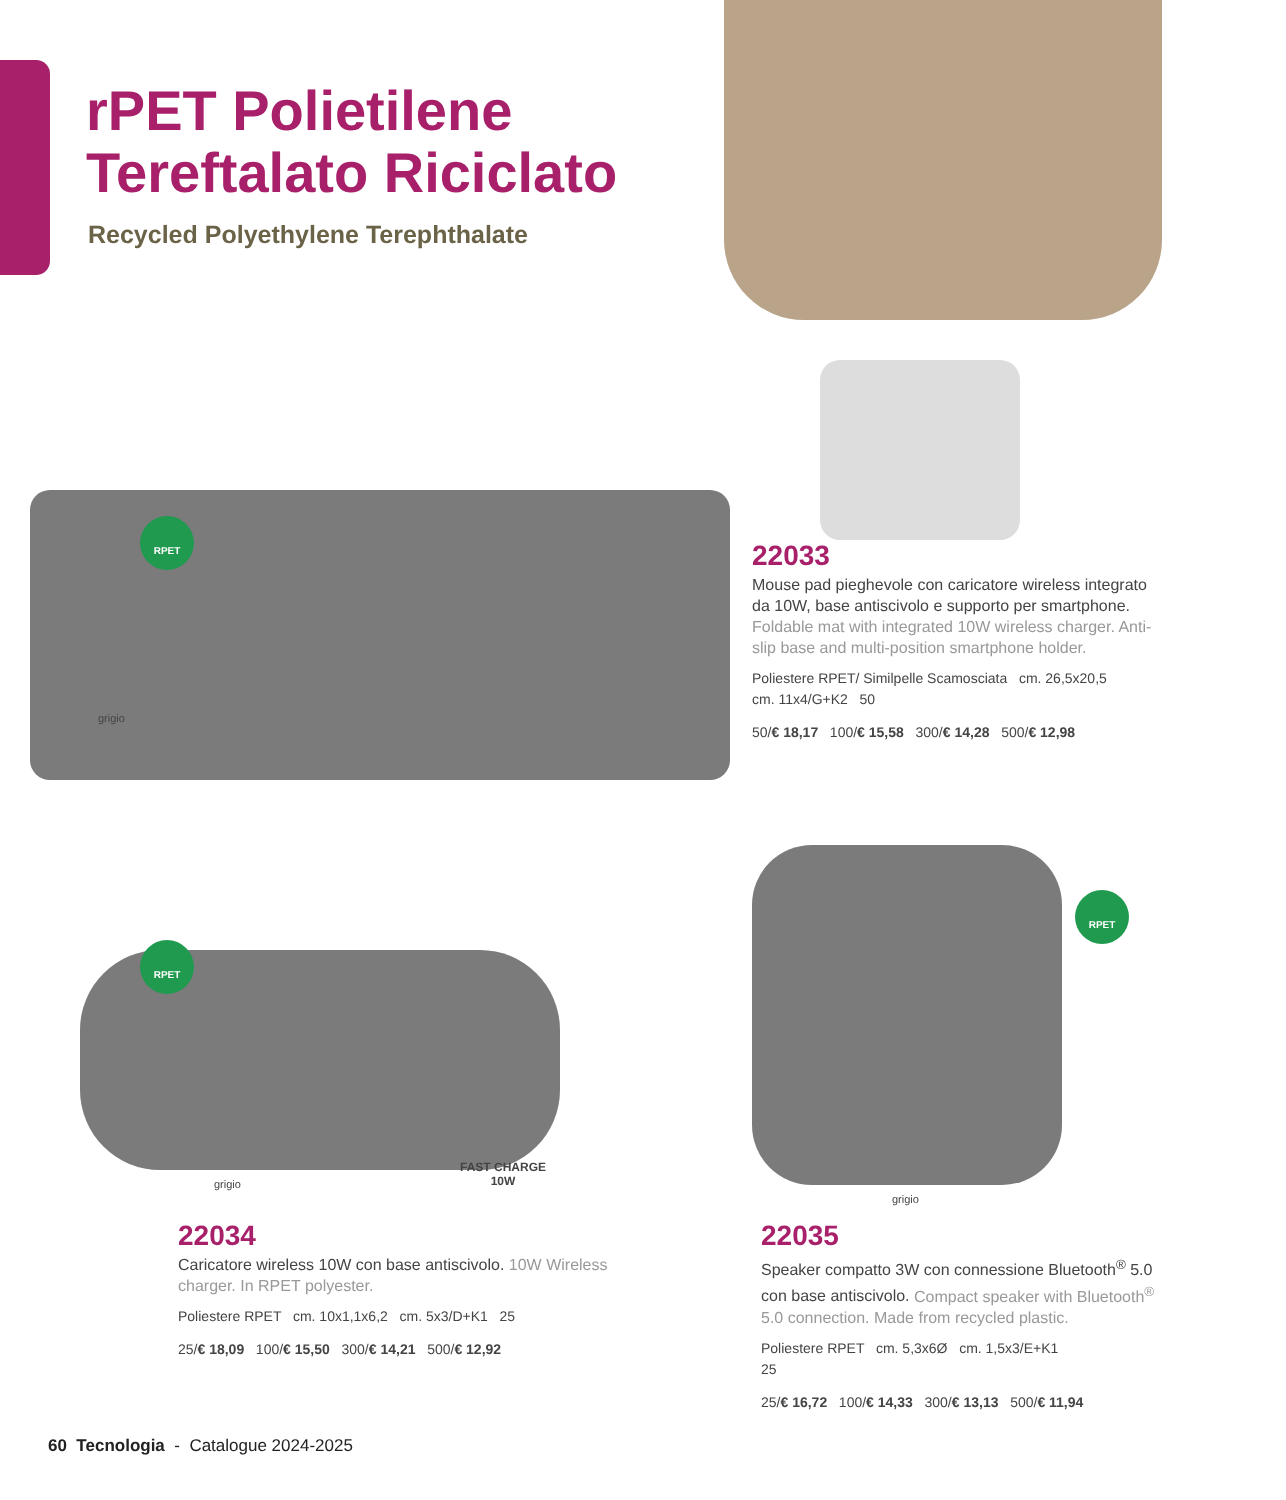rPET Polietilene
Tereftalato Riciclato
Recycled Polyethylene Terephthalate
RPET
grigio
22033
Mouse pad pieghevole con caricatore wireless integrato da 10W, base antiscivolo e supporto per smartphone. Foldable mat with integrated 10W wireless charger. Anti-slip base and multi-position smartphone holder.
Poliestere RPET/ Similpelle Scamosciata cm. 26,5x20,5
cm. 11x4/G+K2 50
50/€ 18,17 100/€ 15,58 300/€ 14,28 500/€ 12,98
RPET
grigio
FAST CHARGE
10W
RPET
grigio
22034
Caricatore wireless 10W con base antiscivolo. 10W Wireless charger. In RPET polyester.
Poliestere RPET cm. 10x1,1x6,2 cm. 5x3/D+K1 25
25/€ 18,09 100/€ 15,50 300/€ 14,21 500/€ 12,92
22035
Speaker compatto 3W con connessione Bluetooth<sup>®</sup> 5.0 con base antiscivolo. Compact speaker with Bluetooth<sup>®</sup> 5.0 connection. Made from recycled plastic.
Poliestere RPET cm. 5,3x6Ø cm. 1,5x3/E+K1
25
25/€ 16,72 100/€ 14,33 300/€ 13,13 500/€ 11,94
60 Tecnologia - Catalogue 2024-2025